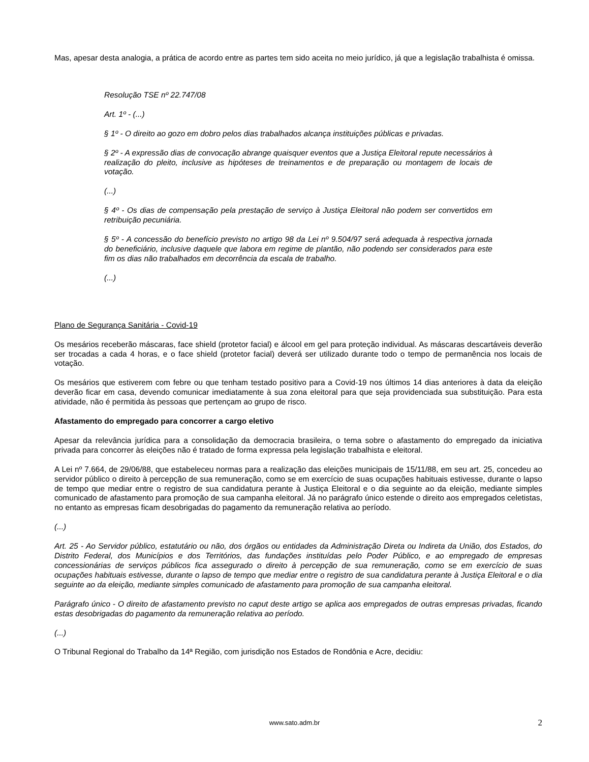Mas, apesar desta analogia, a prática de acordo entre as partes tem sido aceita no meio jurídico, já que a legislação trabalhista é omissa.
Resolução TSE nº 22.747/08
Art. 1º - (...)
§ 1º - O direito ao gozo em dobro pelos dias trabalhados alcança instituições públicas e privadas.
§ 2º - A expressão dias de convocação abrange quaisquer eventos que a Justiça Eleitoral repute necessários à realização do pleito, inclusive as hipóteses de treinamentos e de preparação ou montagem de locais de votação.
(...)
§ 4º - Os dias de compensação pela prestação de serviço à Justiça Eleitoral não podem ser convertidos em retribuição pecuniária.
§ 5º - A concessão do benefício previsto no artigo 98 da Lei nº 9.504/97 será adequada à respectiva jornada do beneficiário, inclusive daquele que labora em regime de plantão, não podendo ser considerados para este fim os dias não trabalhados em decorrência da escala de trabalho.
(...)
Plano de Segurança Sanitária - Covid-19
Os mesários receberão máscaras, face shield (protetor facial) e álcool em gel para proteção individual. As máscaras descartáveis deverão ser trocadas a cada 4 horas, e o face shield (protetor facial) deverá ser utilizado durante todo o tempo de permanência nos locais de votação.
Os mesários que estiverem com febre ou que tenham testado positivo para a Covid-19 nos últimos 14 dias anteriores à data da eleição deverão ficar em casa, devendo comunicar imediatamente à sua zona eleitoral para que seja providenciada sua substituição. Para esta atividade, não é permitida às pessoas que pertençam ao grupo de risco.
Afastamento do empregado para concorrer a cargo eletivo
Apesar da relevância jurídica para a consolidação da democracia brasileira, o tema sobre o afastamento do empregado da iniciativa privada para concorrer às eleições não é tratado de forma expressa pela legislação trabalhista e eleitoral.
A Lei nº 7.664, de 29/06/88, que estabeleceu normas para a realização das eleições municipais de 15/11/88, em seu art. 25, concedeu ao servidor público o direito à percepção de sua remuneração, como se em exercício de suas ocupações habituais estivesse, durante o lapso de tempo que mediar entre o registro de sua candidatura perante à Justiça Eleitoral e o dia seguinte ao da eleição, mediante simples comunicado de afastamento para promoção de sua campanha eleitoral. Já no parágrafo único estende o direito aos empregados celetistas, no entanto as empresas ficam desobrigadas do pagamento da remuneração relativa ao período.
(...)
Art. 25 - Ao Servidor público, estatutário ou não, dos órgãos ou entidades da Administração Direta ou Indireta da União, dos Estados, do Distrito Federal, dos Municípios e dos Territórios, das fundações instituídas pelo Poder Público, e ao empregado de empresas concessionárias de serviços públicos fica assegurado o direito à percepção de sua remuneração, como se em exercício de suas ocupações habituais estivesse, durante o lapso de tempo que mediar entre o registro de sua candidatura perante à Justiça Eleitoral e o dia seguinte ao da eleição, mediante simples comunicado de afastamento para promoção de sua campanha eleitoral.
Parágrafo único - O direito de afastamento previsto no caput deste artigo se aplica aos empregados de outras empresas privadas, ficando estas desobrigadas do pagamento da remuneração relativa ao período.
(...)
O Tribunal Regional do Trabalho da 14ª Região, com jurisdição nos Estados de Rondônia e Acre, decidiu:
www.sato.adm.br 2